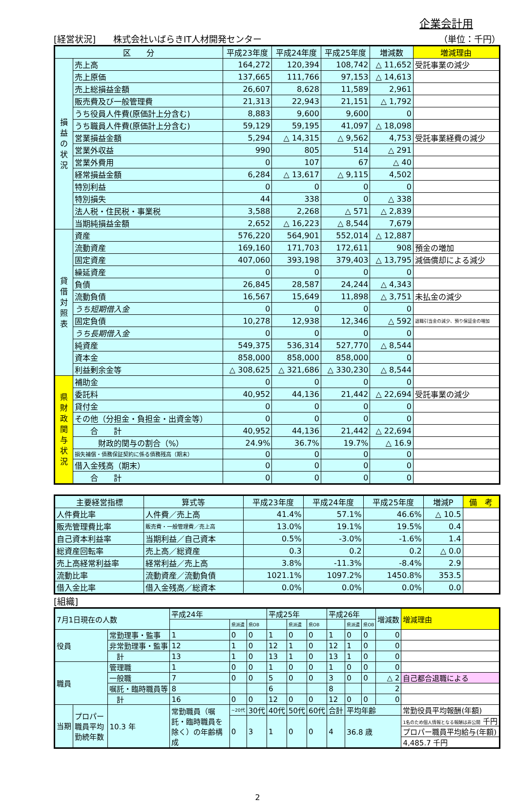企業会計用
[経営状況]　　株式会社いばらきIT人材開発センター （単位：千円）
| 区 分 | | 平成23年度 | 平成24年度 | 平成25年度 | 増減数 | 増減理由 |
| --- | --- | --- | --- | --- | --- | --- |
| 損益の状況 | 売上高 | 164,272 | 120,394 | 108,742 | △ 11,652 | 受託事業の減少 |
| | 売上原価 | 137,665 | 111,766 | 97,153 | △ 14,613 | |
| | 売上総損益金額 | 26,607 | 8,628 | 11,589 | 2,961 | |
| | 販売費及び一般管理費 | 21,313 | 22,943 | 21,151 | △ 1,792 | |
| | うち役員人件費(原価計上分含む) | 8,883 | 9,600 | 9,600 | 0 | |
| | うち職員人件費(原価計上分含む) | 59,129 | 59,195 | 41,097 | △ 18,098 | |
| | 営業損益金額 | 5,294 | △ 14,315 | △ 9,562 | 4,753 | 受託事業経費の減少 |
| | 営業外収益 | 990 | 805 | 514 | △ 291 | |
| | 営業外費用 | 0 | 107 | 67 | △ 40 | |
| | 経常損益金額 | 6,284 | △ 13,617 | △ 9,115 | 4,502 | |
| | 特別利益 | 0 | 0 | 0 | 0 | |
| | 特別損失 | 44 | 338 | 0 | △ 338 | |
| | 法人税・住民税・事業税 | 3,588 | 2,268 | △ 571 | △ 2,839 | |
| | 当期純損益金額 | 2,652 | △ 16,223 | △ 8,544 | 7,679 | |
| 貸借対照表 | 資産 | 576,220 | 564,901 | 552,014 | △ 12,887 | |
| | 流動資産 | 169,160 | 171,703 | 172,611 | 908 | 預金の増加 |
| | 固定資産 | 407,060 | 393,198 | 379,403 | △ 13,795 | 減価償却による減少 |
| | 繰延資産 | 0 | 0 | 0 | 0 | |
| | 負債 | 26,845 | 28,587 | 24,244 | △ 4,343 | |
| | 流動負債 | 16,567 | 15,649 | 11,898 | △ 3,751 | 未払金の減少 |
| | うち短期借入金 | 0 | 0 | 0 | 0 | |
| | 固定負債 | 10,278 | 12,938 | 12,346 | △ 592 | 退職引当金の減少、預り保証金の増加 |
| | うち長期借入金 | 0 | 0 | 0 | 0 | |
| | 純資産 | 549,375 | 536,314 | 527,770 | △ 8,544 | |
| | 資本金 | 858,000 | 858,000 | 858,000 | 0 | |
| | 利益剰余金等 | △ 308,625 | △ 321,686 | △ 330,230 | △ 8,544 | |
| 県財政関与状況 | 補助金 | 0 | 0 | 0 | 0 | |
| | 委託料 | 40,952 | 44,136 | 21,442 | △ 22,694 | 受託事業の減少 |
| | 貸付金 | 0 | 0 | 0 | 0 | |
| | その他（分担金・負担金・出資金等） | 0 | 0 | 0 | 0 | |
| | 合 計 | 40,952 | 44,136 | 21,442 | △ 22,694 | |
| | 財政的関与の割合（%） | 24.9% | 36.7% | 19.7% | △ 16.9 | |
| | 損失補償・債務保証契約に係る債務残高（期末） | 0 | 0 | 0 | 0 | |
| | 借入金残高（期末） | 0 | 0 | 0 | 0 | |
| | 合 計 | 0 | 0 | 0 | 0 | |
| 主要経営指標 | 算式等 | 平成23年度 | 平成24年度 | 平成25年度 | 増減P | 備 考 |
| --- | --- | --- | --- | --- | --- | --- |
| 人件費比率 | 人件費／売上高 | 41.4% | 57.1% | 46.6% | △ 10.5 | |
| 販売管理費比率 | 販売費・一般管理費／売上高 | 13.0% | 19.1% | 19.5% | 0.4 | |
| 自己資本利益率 | 当期利益／自己資本 | 0.5% | -3.0% | -1.6% | 1.4 | |
| 総資産回転率 | 売上高／総資産 | 0.3 | 0.2 | 0.2 | △ 0.0 | |
| 売上高経常利益率 | 経常利益／売上高 | 3.8% | -11.3% | -8.4% | 2.9 | |
| 流動比率 | 流動資産／流動負債 | 1021.1% | 1097.2% | 1450.8% | 353.5 | |
| 借入金比率 | 借入金残高／総資本 | 0.0% | 0.0% | 0.0% | 0.0 | |
[組織]
| 7月1日現在の人数 | | | 平成24年 | | | 平成25年 | | | 平成26年 | | | 増減数 | 増減理由 |
| | | | | 県派遣 | 県OB | | 県派遣 | 県OB | | 県派遣 | 県OB | | |
| 役員 | | 常勤理事・監事 | 1 | 0 | 0 | 1 | 0 | 0 | 1 | 0 | 0 | 0 | |
| | | 非常勤理事・監事 | 12 | 1 | 0 | 12 | 1 | 0 | 12 | 1 | 0 | 0 | |
| | | 計 | 13 | 1 | 0 | 13 | 1 | 0 | 13 | 1 | 0 | 0 | |
| 職員 | | 管理職 | 1 | 0 | 0 | 1 | 0 | 0 | 1 | 0 | 0 | 0 | |
| | | 一般職 | 7 | 0 | 0 | 5 | 0 | 0 | 3 | 0 | 0 | △ 2 | 自己都合退職による |
| | | 嘱託・臨時職員等 | 8 | | | 6 | | | 8 | | | 2 | |
| | | 計 | 16 | 0 | 0 | 12 | 0 | 0 | 12 | 0 | 0 | 0 | |
| 当期 | プロパー職員平均勤続年数 | 10.3 年 | 常勤職員（嘱託・臨時職員を除く）の年齢構成 | ~20代 | 30代 | 40代 | 50代 | 60代 | 合計 | 平均年齢 | | | 常勤役員平均報酬(年額) |
| | | | | 0 | 3 | 1 | 0 | 0 | 4 | 36.8 歳 | | | 1名のため個人情報となる報酬は非公開 千円 |
| | | | | | | | | | | | | | プロパー職員平均給与(年額) |
| | | | | | | | | | | | | | 4,485.7 千円 |
2